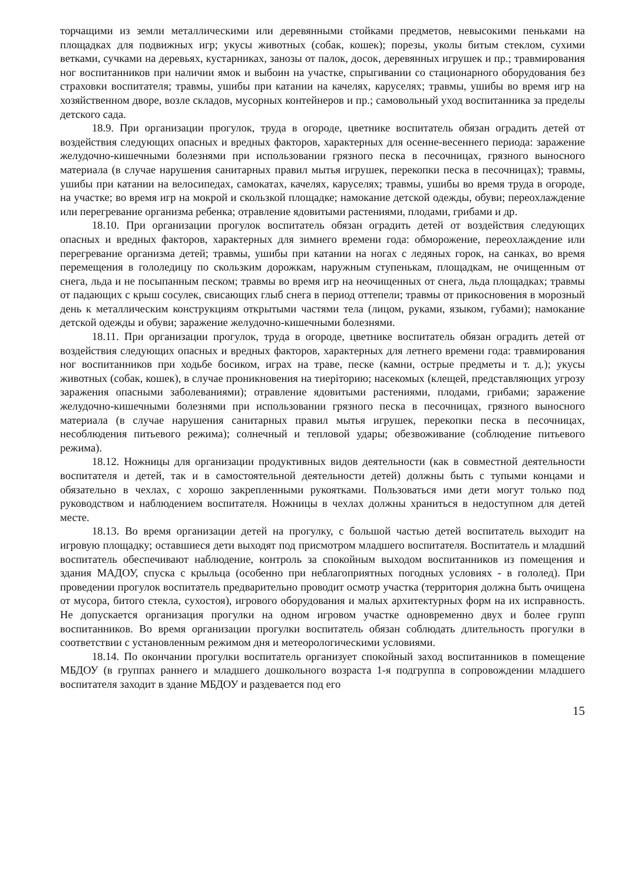торчащими из земли металлическими или деревянными стойками предметов, невысокими пеньками на площадках для подвижных игр; укусы животных (собак, кошек); порезы, уколы битым стеклом, сухими ветками, сучками на деревьях, кустарниках, занозы от палок, досок, деревянных игрушек и пр.; травмирования ног воспитанников при наличии ямок и выбоин на участке, спрыгивании со стационарного оборудования без страховки воспитателя; травмы, ушибы при катании на качелях, каруселях; травмы, ушибы во время игр на хозяйственном дворе, возле складов, мусорных контейнеров и пр.; самовольный уход воспитанника за пределы детского сада.
18.9. При организации прогулок, труда в огороде, цветнике воспитатель обязан оградить детей от воздействия следующих опасных и вредных факторов, характерных для осенне-весеннего периода: заражение желудочно-кишечными болезнями при использовании грязного песка в песочницах, грязного выносного материала (в случае нарушения санитарных правил мытья игрушек, перекопки песка в песочницах); травмы, ушибы при катании на велосипедах, самокатах, качелях, каруселях; травмы, ушибы во время труда в огороде, на участке; во время игр на мокрой и скользкой площадке; намокание детской одежды, обуви; переохлаждение или перегревание организма ребенка; отравление ядовитыми растениями, плодами, грибами и др.
18.10. При организации прогулок воспитатель обязан оградить детей от воздействия следующих опасных и вредных факторов, характерных для зимнего времени года: обморожение, переохлаждение или перегревание организма детей; травмы, ушибы при катании на ногах с ледяных горок, на санках, во время перемещения в гололедицу по скользким дорожкам, наружным ступенькам, площадкам, не очищенным от снега, льда и не посыпанным песком; травмы во время игр на неочищенных от снега, льда площадках; травмы от падающих с крыш сосулек, свисающих глыб снега в период оттепели; травмы от прикосновения в морозный день к металлическим конструкциям открытыми частями тела (лицом, руками, языком, губами); намокание детской одежды и обуви; заражение желудочно-кишечными болезнями.
18.11. При организации прогулок, труда в огороде, цветнике воспитатель обязан оградить детей от воздействия следующих опасных и вредных факторов, характерных для летнего времени года: травмирования ног воспитанников при ходьбе босиком, играх на траве, песке (камни, острые предметы и т. д.); укусы животных (собак, кошек), в случае проникновения на тиеріторию; насекомых (клещей, представляющих угрозу заражения опасными заболеваниями); отравление ядовитыми растениями, плодами, грибами; заражение желудочно-кишечными болезнями при использовании грязного песка в песочницах, грязного выносного материала (в случае нарушения санитарных правил мытья игрушек, перекопки песка в песочницах, несоблюдения питьевого режима); солнечный и тепловой удары; обезвоживание (соблюдение питьевого режима).
18.12. Ножницы для организации продуктивных видов деятельности (как в совместной деятельности воспитателя и детей, так и в самостоятельной деятельности детей) должны быть с тупыми концами и обязательно в чехлах, с хорошо закрепленными рукоятками. Пользоваться ими дети могут только под руководством и наблюдением воспитателя. Ножницы в чехлах должны храниться в недоступном для детей месте.
18.13. Во время организации детей на прогулку, с большой частью детей воспитатель выходит на игровую площадку; оставшиеся дети выходят под присмотром младшего воспитателя. Воспитатель и младший воспитатель обеспечивают наблюдение, контроль за спокойным выходом воспитанников из помещения и здания МАДОУ, спуска с крыльца (особенно при неблагоприятных погодных условиях - в гололед). При проведении прогулок воспитатель предварительно проводит осмотр участка (территория должна быть очищена от мусора, битого стекла, сухостоя), игрового оборудования и малых архитектурных форм на их исправность. Не допускается организация прогулки на одном игровом участке одновременно двух и более групп воспитанников. Во время организации прогулки воспитатель обязан соблюдать длительность прогулки в соответствии с установленным режимом дня и метеорологическими условиями.
18.14. По окончании прогулки воспитатель организует спокойный заход воспитанников в помещение МБДОУ (в группах раннего и младшего дошкольного возраста 1-я подгруппа в сопровождении младшего воспитателя заходит в здание МБДОУ и раздевается под его
15